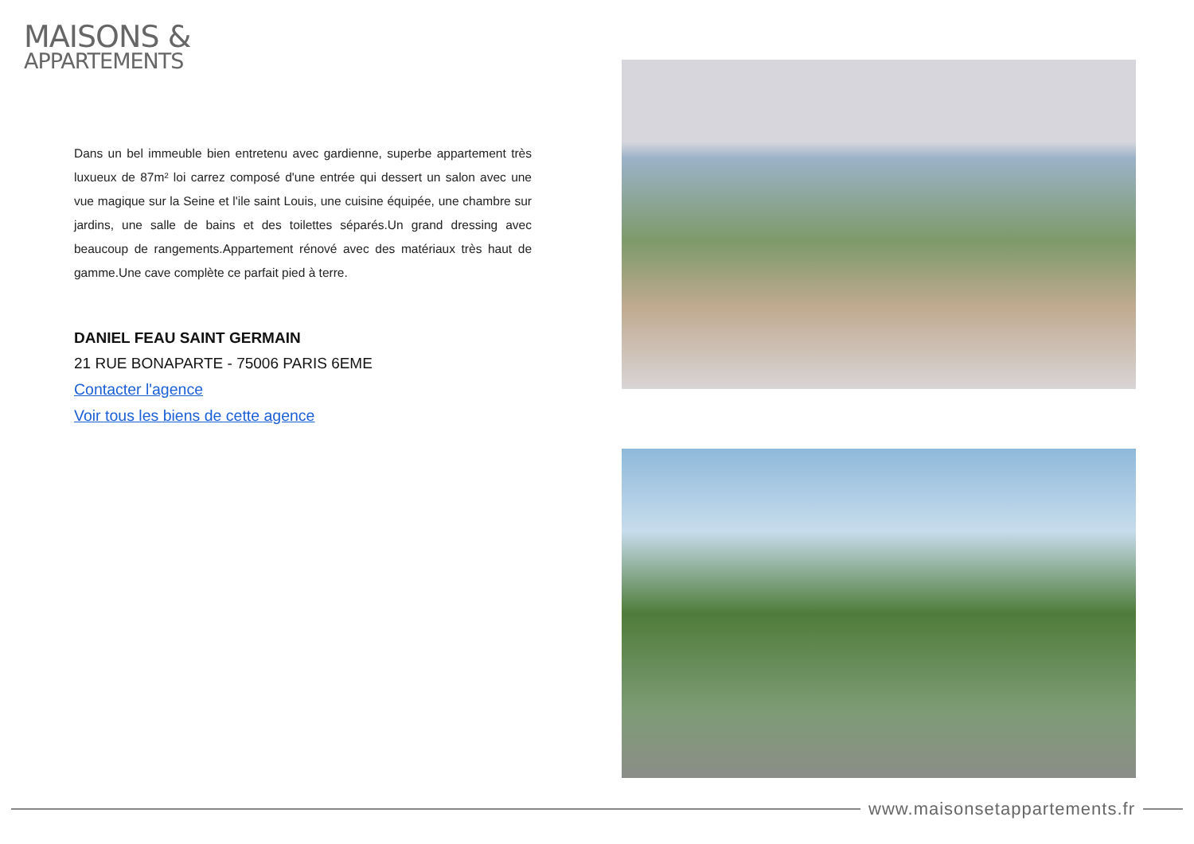MAISONS &
APPARTEMENTS
Dans un bel immeuble bien entretenu avec gardienne, superbe appartement très luxueux de 87m² loi carrez composé d'une entrée qui dessert un salon avec une vue magique sur la Seine et l'ile saint Louis, une cuisine équipée, une chambre sur jardins, une salle de bains et des toilettes séparés.Un grand dressing avec beaucoup de rangements.Appartement rénové avec des matériaux très haut de gamme.Une cave complète ce parfait pied à terre.
DANIEL FEAU SAINT GERMAIN
21 RUE BONAPARTE - 75006 PARIS 6EME
Contacter l'agence
Voir tous les biens de cette agence
www.maisonsetappartements.fr